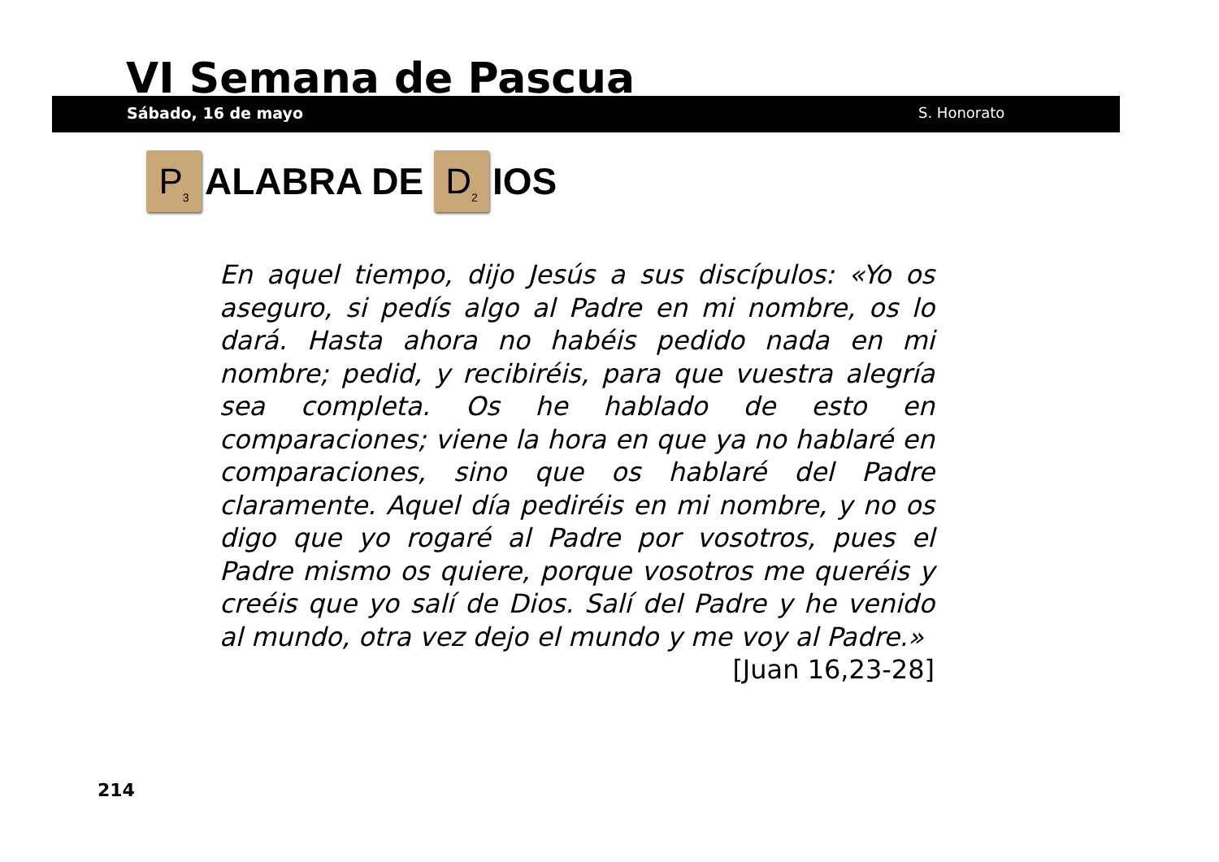VI Semana de Pascua
Sábado, 16 de mayo S. Honorato
P<sub>3</sub> ALABRA DE D<sub>2</sub> IOS
En aquel tiempo, dijo Jesús a sus discípulos: «Yo os aseguro, si pedís algo al Padre en mi nombre, os lo dará. Hasta ahora no habéis pedido nada en mi nombre; pedid, y recibiréis, para que vuestra alegría sea completa. Os he hablado de esto en comparaciones; viene la hora en que ya no hablaré en comparaciones, sino que os hablaré del Padre claramente. Aquel día pediréis en mi nombre, y no os digo que yo rogaré al Padre por vosotros, pues el Padre mismo os quiere, porque vosotros me queréis y creéis que yo salí de Dios. Salí del Padre y he venido al mundo, otra vez dejo el mundo y me voy al Padre.»
[Juan 16,23-28]
214